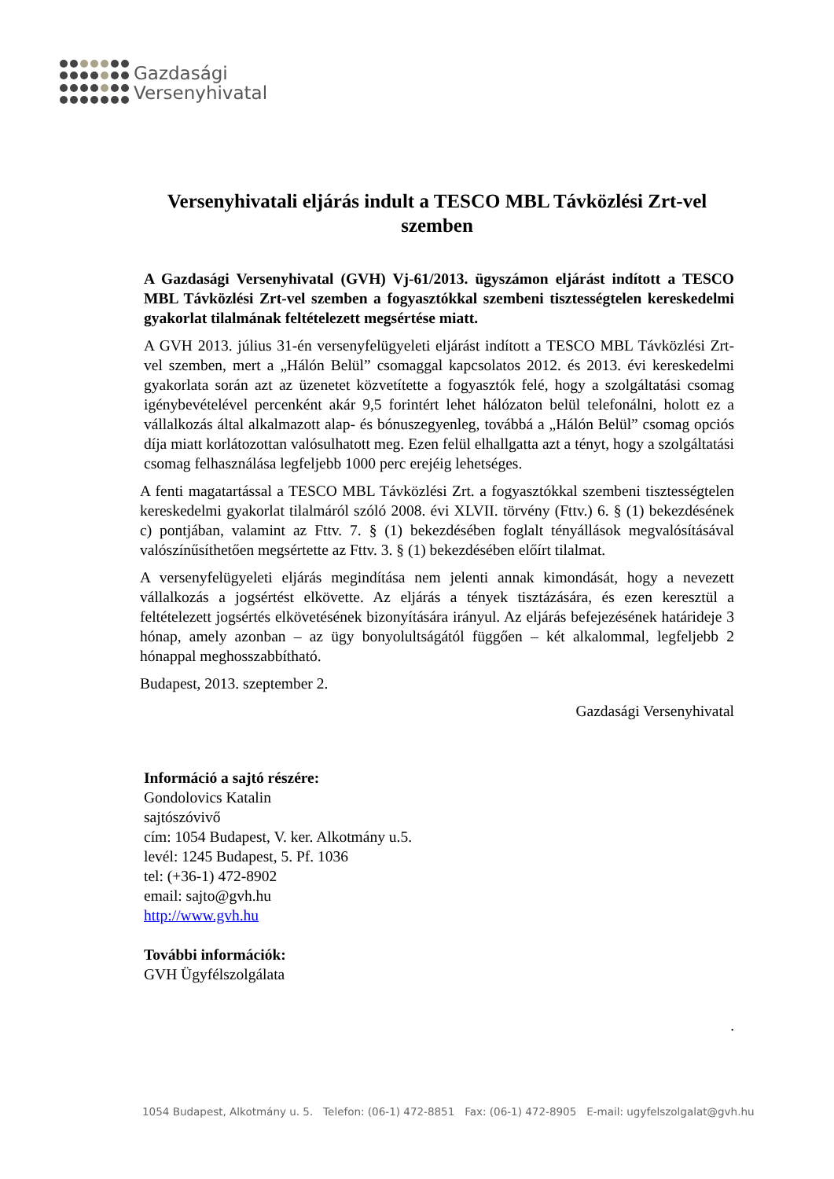Gazdasági
Versenyhivatal
Versenyhivatali eljárás indult a TESCO MBL Távközlési Zrt-vel szemben
A Gazdasági Versenyhivatal (GVH) Vj-61/2013. ügyszámon eljárást indított a TESCO MBL Távközlési Zrt-vel szemben a fogyasztókkal szembeni tisztességtelen kereskedelmi gyakorlat tilalmának feltételezett megsértése miatt.
A GVH 2013. július 31-én versenyfelügyeleti eljárást indított a TESCO MBL Távközlési Zrt-vel szemben, mert a „Hálón Belül” csomaggal kapcsolatos 2012. és 2013. évi kereskedelmi gyakorlata során azt az üzenetet közvetítette a fogyasztók felé, hogy a szolgáltatási csomag igénybevételével percenként akár 9,5 forintért lehet hálózaton belül telefonálni, holott ez a vállalkozás által alkalmazott alap- és bónuszegyenleg, továbbá a „Hálón Belül” csomag opciós díja miatt korlátozottan valósulhatott meg. Ezen felül elhallgatta azt a tényt, hogy a szolgáltatási csomag felhasználása legfeljebb 1000 perc erejéig lehetséges.
A fenti magatartással a TESCO MBL Távközlési Zrt. a fogyasztókkal szembeni tisztességtelen kereskedelmi gyakorlat tilalmáról szóló 2008. évi XLVII. törvény (Fttv.) 6. § (1) bekezdésének c) pontjában, valamint az Fttv. 7. § (1) bekezdésében foglalt tényállások megvalósításával valószínűsíthetően megsértette az Fttv. 3. § (1) bekezdésében előírt tilalmat.
A versenyfelügyeleti eljárás megindítása nem jelenti annak kimondását, hogy a nevezett vállalkozás a jogsértést elkövette. Az eljárás a tények tisztázására, és ezen keresztül a feltételezett jogsértés elkövetésének bizonyítására irányul. Az eljárás befejezésének határideje 3 hónap, amely azonban – az ügy bonyolultságától függően – két alkalommal, legfeljebb 2 hónappal meghosszabbítható.
Budapest, 2013. szeptember 2.
Gazdasági Versenyhivatal
Információ a sajtó részére:
Gondolovics Katalin
sajtószóvivő
cím: 1054 Budapest, V. ker. Alkotmány u.5.
levél: 1245 Budapest, 5. Pf. 1036
tel: (+36-1) 472-8902
email: sajto@gvh.hu
http://www.gvh.hu
További információk:
GVH Ügyfélszolgálata
.
1054 Budapest, Alkotmány u. 5. Telefon: (06-1) 472-8851 Fax: (06-1) 472-8905 E-mail: ugyfelszolgalat@gvh.hu